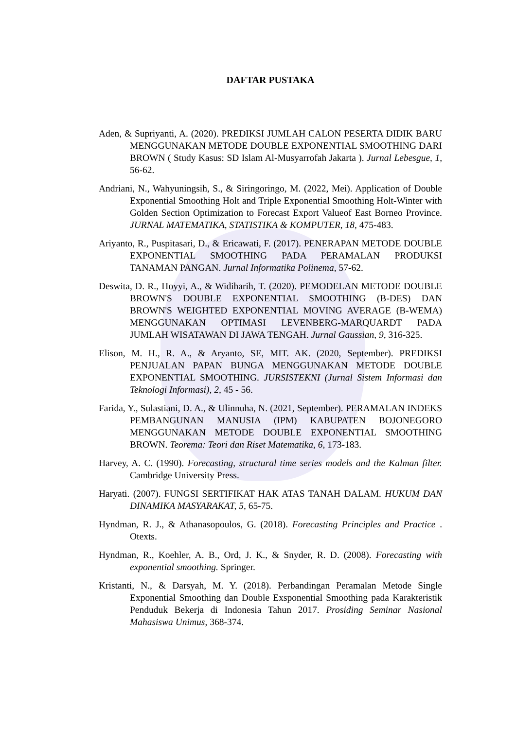DAFTAR PUSTAKA
Aden, & Supriyanti, A. (2020). PREDIKSI JUMLAH CALON PESERTA DIDIK BARU MENGGUNAKAN METODE DOUBLE EXPONENTIAL SMOOTHING DARI BROWN ( Study Kasus: SD Islam Al-Musyarrofah Jakarta ). Jurnal Lebesgue, 1, 56-62.
Andriani, N., Wahyuningsih, S., & Siringoringo, M. (2022, Mei). Application of Double Exponential Smoothing Holt and Triple Exponential Smoothing Holt-Winter with Golden Section Optimization to Forecast Export Valueof East Borneo Province. JURNAL MATEMATIKA, STATISTIKA & KOMPUTER, 18, 475-483.
Ariyanto, R., Puspitasari, D., & Ericawati, F. (2017). PENERAPAN METODE DOUBLE EXPONENTIAL SMOOTHING PADA PERAMALAN PRODUKSI TANAMAN PANGAN. Jurnal Informatika Polinema, 57-62.
Deswita, D. R., Hoyyi, A., & Widiharih, T. (2020). PEMODELAN METODE DOUBLE BROWN'S DOUBLE EXPONENTIAL SMOOTHING (B-DES) DAN BROWN'S WEIGHTED EXPONENTIAL MOVING AVERAGE (B-WEMA) MENGGUNAKAN OPTIMASI LEVENBERG-MARQUARDT PADA JUMLAH WISATAWAN DI JAWA TENGAH. Jurnal Gaussian, 9, 316-325.
Elison, M. H., R. A., & Aryanto, SE, MIT. AK. (2020, September). PREDIKSI PENJUALAN PAPAN BUNGA MENGGUNAKAN METODE DOUBLE EXPONENTIAL SMOOTHING. JURSISTEKNI (Jurnal Sistem Informasi dan Teknologi Informasi), 2, 45 - 56.
Farida, Y., Sulastiani, D. A., & Ulinnuha, N. (2021, September). PERAMALAN INDEKS PEMBANGUNAN MANUSIA (IPM) KABUPATEN BOJONEGORO MENGGUNAKAN METODE DOUBLE EXPONENTIAL SMOOTHING BROWN. Teorema: Teori dan Riset Matematika, 6, 173-183.
Harvey, A. C. (1990). Forecasting, structural time series models and the Kalman filter. Cambridge University Press.
Haryati. (2007). FUNGSI SERTIFIKAT HAK ATAS TANAH DALAM. HUKUM DAN DINAMIKA MASYARAKAT, 5, 65-75.
Hyndman, R. J., & Athanasopoulos, G. (2018). Forecasting Principles and Practice . Otexts.
Hyndman, R., Koehler, A. B., Ord, J. K., & Snyder, R. D. (2008). Forecasting with exponential smoothing. Springer.
Kristanti, N., & Darsyah, M. Y. (2018). Perbandingan Peramalan Metode Single Exponential Smoothing dan Double Exsponential Smoothing pada Karakteristik Penduduk Bekerja di Indonesia Tahun 2017. Prosiding Seminar Nasional Mahasiswa Unimus, 368-374.